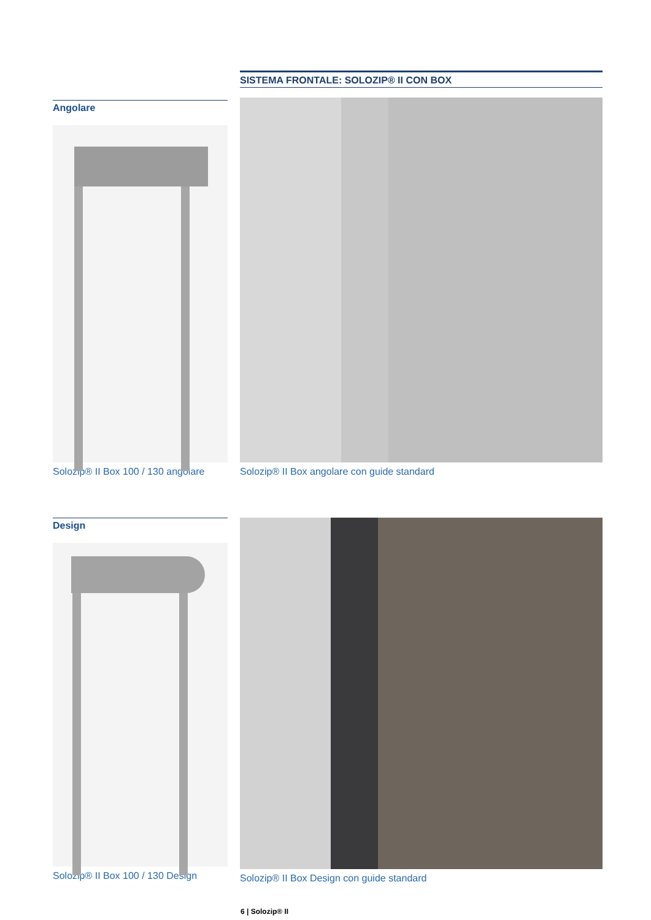Angolare
Solozip® II Box 100 / 130 angolare
SISTEMA FRONTALE: SOLOZIP® II CON BOX
Solozip® II Box angolare con guide standard
Design
Solozip® II Box 100 / 130 Design
Solozip® II Box Design con guide standard
6 | Solozip® II